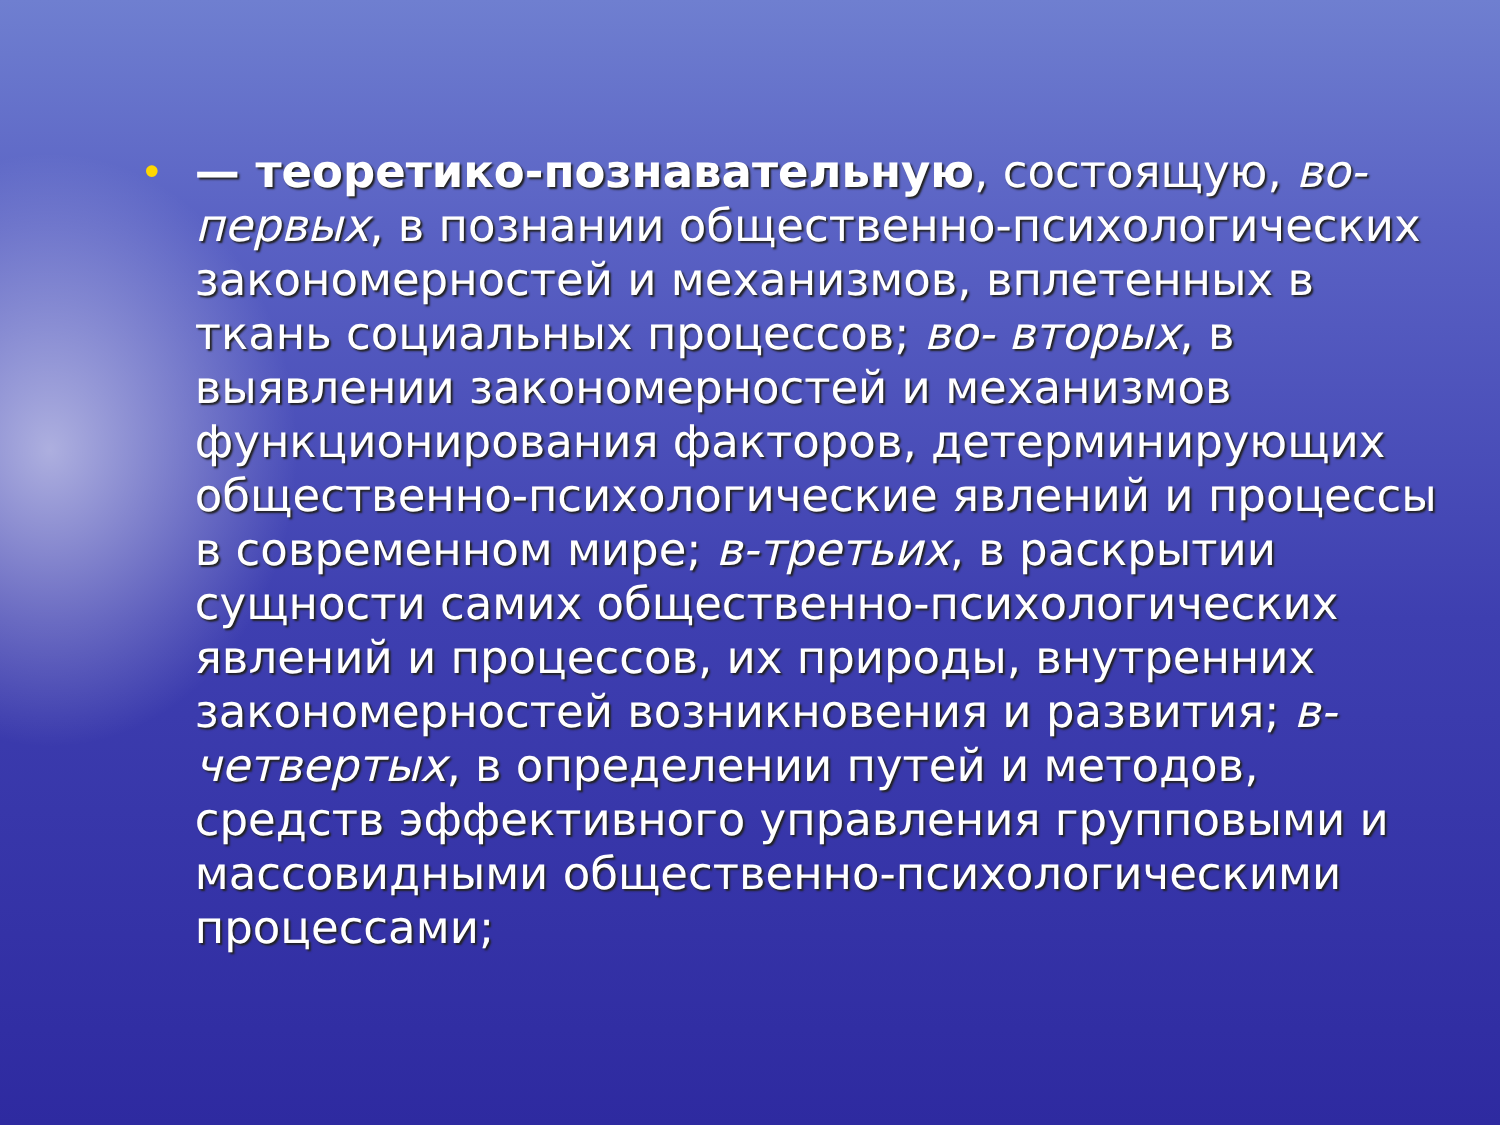• — теоретико-познавательную, состоящую, во-первых, в познании общественно-психологических закономерностей и механизмов, вплетенных в ткань социальных процессов; во- вторых, в выявлении закономерностей и механизмов функционирования факторов, детерминирующих общественно-психологические явлений и процессы в современном мире; в-третьих, в раскрытии сущности самих общественно-психологических явлений и процессов, их природы, внутренних закономерностей возникновения и развития; в-четвертых, в определении путей и методов, средств эффективного управления групповыми и массовидными общественно-психологическими процессами;